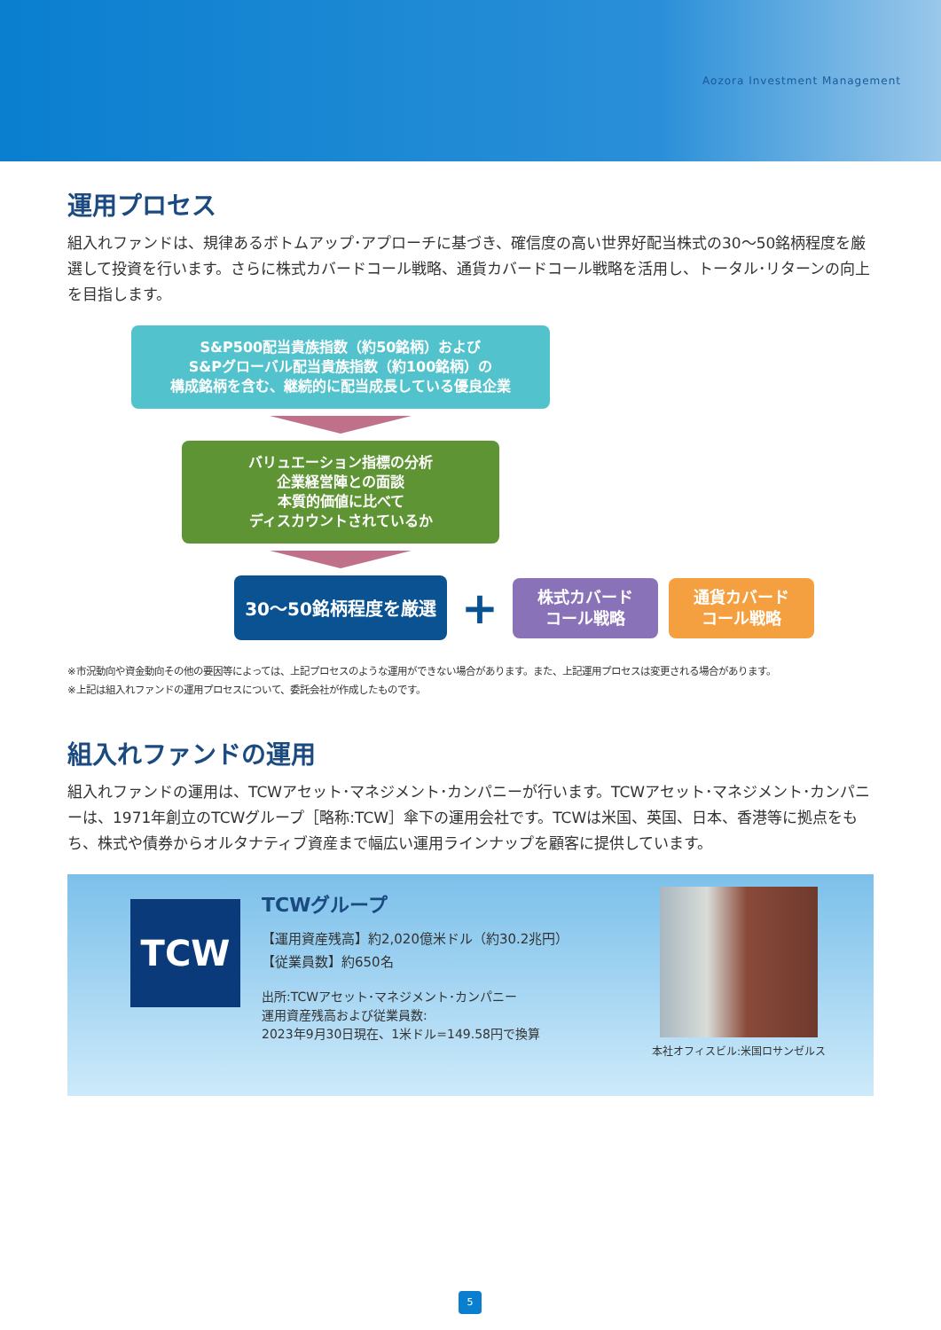Aozora Investment Management
運用プロセス
組入れファンドは、規律あるボトムアップ･アプローチに基づき、確信度の高い世界好配当株式の30～50銘柄程度を厳選して投資を行います。さらに株式カバードコール戦略、通貨カバードコール戦略を活用し、トータル･リターンの向上を目指します。
S&P500配当貴族指数（約50銘柄）および
S&Pグローバル配当貴族指数（約100銘柄）の
構成銘柄を含む、継続的に配当成長している優良企業
バリュエーション指標の分析
企業経営陣との面談
本質的価値に比べて
ディスカウントされているか
30～50銘柄程度を厳選
+
株式カバード
コール戦略
通貨カバード
コール戦略
※市況動向や資金動向その他の要因等によっては、上記プロセスのような運用ができない場合があります。また、上記運用プロセスは変更される場合があります。
※上記は組入れファンドの運用プロセスについて、委託会社が作成したものです。
組入れファンドの運用
組入れファンドの運用は、TCWアセット･マネジメント･カンパニーが行います。TCWアセット･マネジメント･カンパニーは、1971年創立のTCWグループ［略称:TCW］傘下の運用会社です。TCWは米国、英国、日本、香港等に拠点をもち、株式や債券からオルタナティブ資産まで幅広い運用ラインナップを顧客に提供しています。
TCW
TCWグループ
【運用資産残高】約2,020億米ドル（約30.2兆円）
【従業員数】約650名
出所:TCWアセット･マネジメント･カンパニー
運用資産残高および従業員数:
2023年9月30日現在、1米ドル=149.58円で換算
本社オフィスビル:米国ロサンゼルス
5